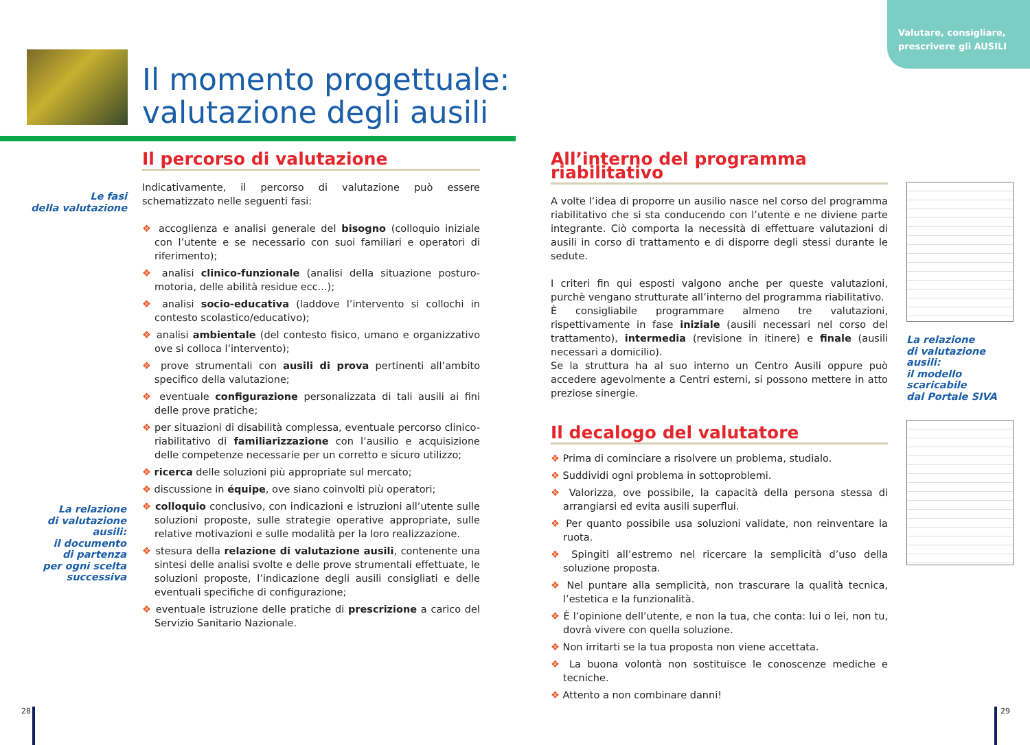Valutare, consigliare, prescrivere gli AUSILI
Il momento progettuale:
valutazione degli ausili
Le fasi
della valutazione
La relazione
di valutazione
ausili:
il documento
di partenza
per ogni scelta
successiva
Il percorso di valutazione
Indicativamente, il percorso di valutazione può essere schematizzato nelle seguenti fasi:
❖ accoglienza e analisi generale del bisogno (colloquio iniziale con l’utente e se necessario con suoi familiari e operatori di riferimento);
❖ analisi clinico-funzionale (analisi della situazione posturo-motoria, delle abilità residue ecc...);
❖ analisi socio-educativa (laddove l’intervento si collochi in contesto scolastico/educativo);
❖ analisi ambientale (del contesto fisico, umano e organizzativo ove si colloca l’intervento);
❖ prove strumentali con ausili di prova pertinenti all’ambito specifico della valutazione;
❖ eventuale configurazione personalizzata di tali ausili ai fini delle prove pratiche;
❖ per situazioni di disabilità complessa, eventuale percorso clinico-riabilitativo di familiarizzazione con l’ausilio e acquisizione delle competenze necessarie per un corretto e sicuro utilizzo;
❖ ricerca delle soluzioni più appropriate sul mercato;
❖ discussione in équipe, ove siano coinvolti più operatori;
❖ colloquio conclusivo, con indicazioni e istruzioni all’utente sulle soluzioni proposte, sulle strategie operative appropriate, sulle relative motivazioni e sulle modalità per la loro realizzazione.
❖ stesura della relazione di valutazione ausili, contenente una sintesi delle analisi svolte e delle prove strumentali effettuate, le soluzioni proposte, l’indicazione degli ausili consigliati e delle eventuali specifiche di configurazione;
❖ eventuale istruzione delle pratiche di prescrizione a carico del Servizio Sanitario Nazionale.
All’interno del programma riabilitativo
A volte l’idea di proporre un ausilio nasce nel corso del programma riabilitativo che si sta conducendo con l’utente e ne diviene parte integrante. Ciò comporta la necessità di effettuare valutazioni di ausili in corso di trattamento e di disporre degli stessi durante le sedute.
I criteri fin qui esposti valgono anche per queste valutazioni, purchè vengano strutturate all’interno del programma riabilitativo.
È consigliabile programmare almeno tre valutazioni, rispettivamente in fase iniziale (ausili necessari nel corso del trattamento), intermedia (revisione in itinere) e finale (ausili necessari a domicilio).
Se la struttura ha al suo interno un Centro Ausili oppure può accedere agevolmente a Centri esterni, si possono mettere in atto preziose sinergie.
Il decalogo del valutatore
❖ Prima di cominciare a risolvere un problema, studialo.
❖ Suddividi ogni problema in sottoproblemi.
❖ Valorizza, ove possibile, la capacità della persona stessa di arrangiarsi ed evita ausili superflui.
❖ Per quanto possibile usa soluzioni validate, non reinventare la ruota.
❖ Spingiti all’estremo nel ricercare la semplicità d’uso della soluzione proposta.
❖ Nel puntare alla semplicità, non trascurare la qualità tecnica, l’estetica e la funzionalità.
❖ È l’opinione dell’utente, e non la tua, che conta: lui o lei, non tu, dovrà vivere con quella soluzione.
❖ Non irritarti se la tua proposta non viene accettata.
❖ La buona volontà non sostituisce le conoscenze mediche e tecniche.
❖ Attento a non combinare danni!
La relazione
di valutazione
ausili:
il modello
scaricabile
dal Portale SIVA
28 29